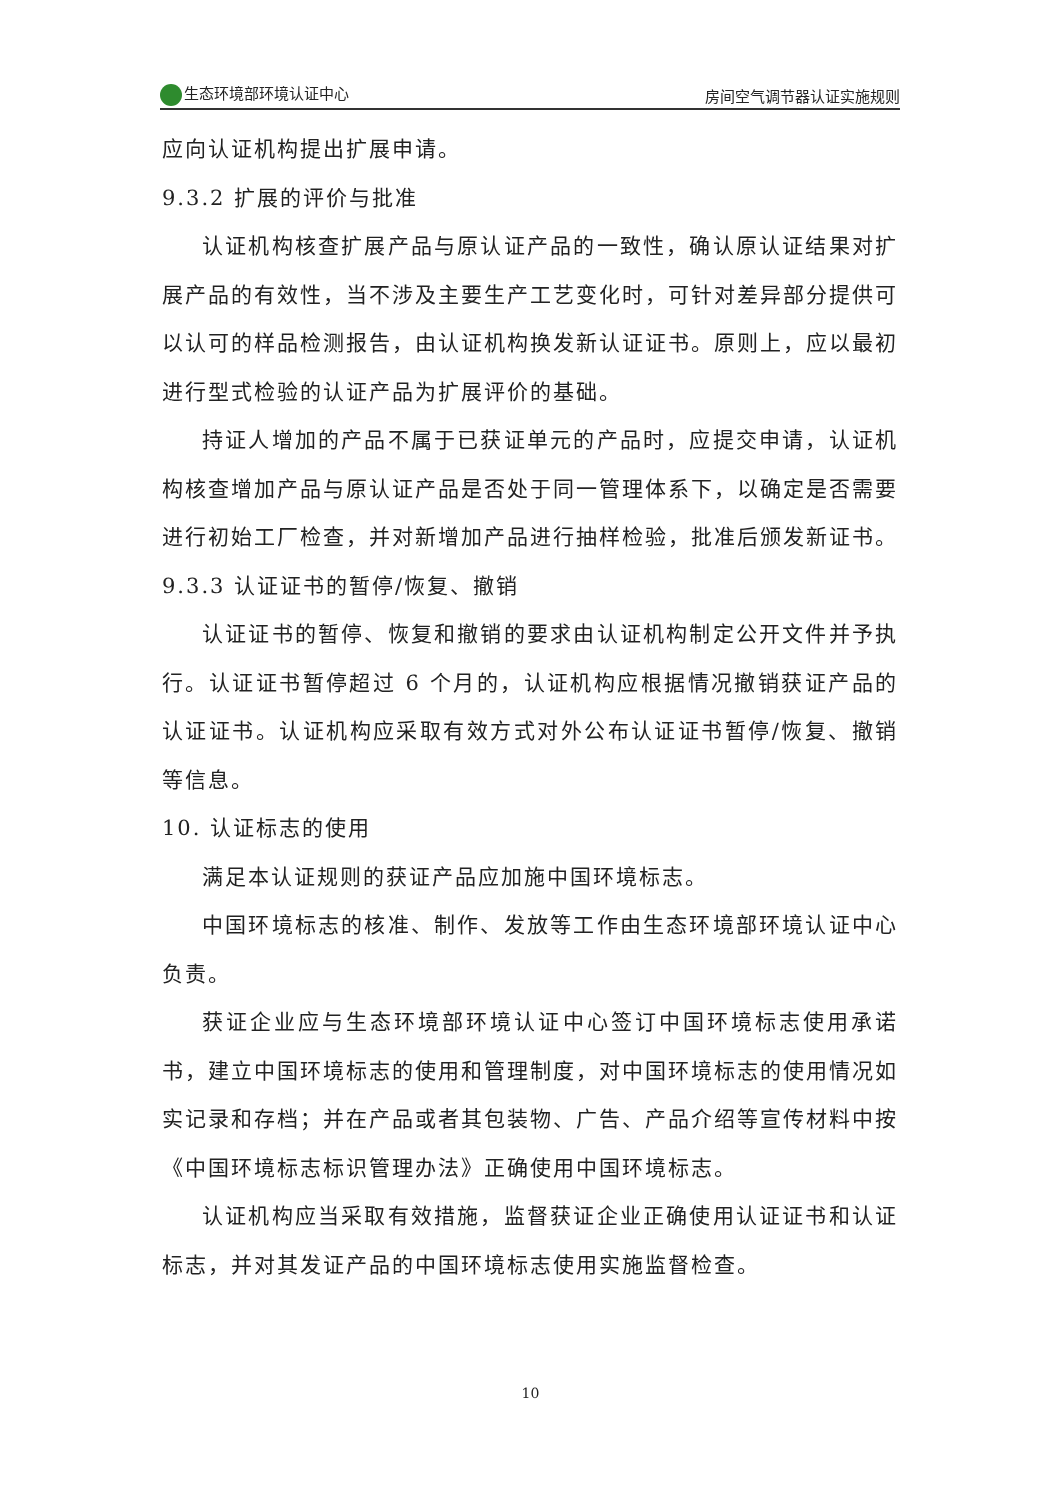生态环境部环境认证中心 房间空气调节器认证实施规则
应向认证机构提出扩展申请。
9.3.2 扩展的评价与批准
认证机构核查扩展产品与原认证产品的一致性，确认原认证结果对扩展产品的有效性，当不涉及主要生产工艺变化时，可针对差异部分提供可以认可的样品检测报告，由认证机构换发新认证证书。原则上，应以最初进行型式检验的认证产品为扩展评价的基础。
持证人增加的产品不属于已获证单元的产品时，应提交申请，认证机构核查增加产品与原认证产品是否处于同一管理体系下，以确定是否需要进行初始工厂检查，并对新增加产品进行抽样检验，批准后颁发新证书。
9.3.3 认证证书的暂停/恢复、撤销
认证证书的暂停、恢复和撤销的要求由认证机构制定公开文件并予执行。认证证书暂停超过 6 个月的，认证机构应根据情况撤销获证产品的认证证书。认证机构应采取有效方式对外公布认证证书暂停/恢复、撤销等信息。
10. 认证标志的使用
满足本认证规则的获证产品应加施中国环境标志。
中国环境标志的核准、制作、发放等工作由生态环境部环境认证中心负责。
获证企业应与生态环境部环境认证中心签订中国环境标志使用承诺书，建立中国环境标志的使用和管理制度，对中国环境标志的使用情况如实记录和存档；并在产品或者其包装物、广告、产品介绍等宣传材料中按《中国环境标志标识管理办法》正确使用中国环境标志。
认证机构应当采取有效措施，监督获证企业正确使用认证证书和认证标志，并对其发证产品的中国环境标志使用实施监督检查。
10